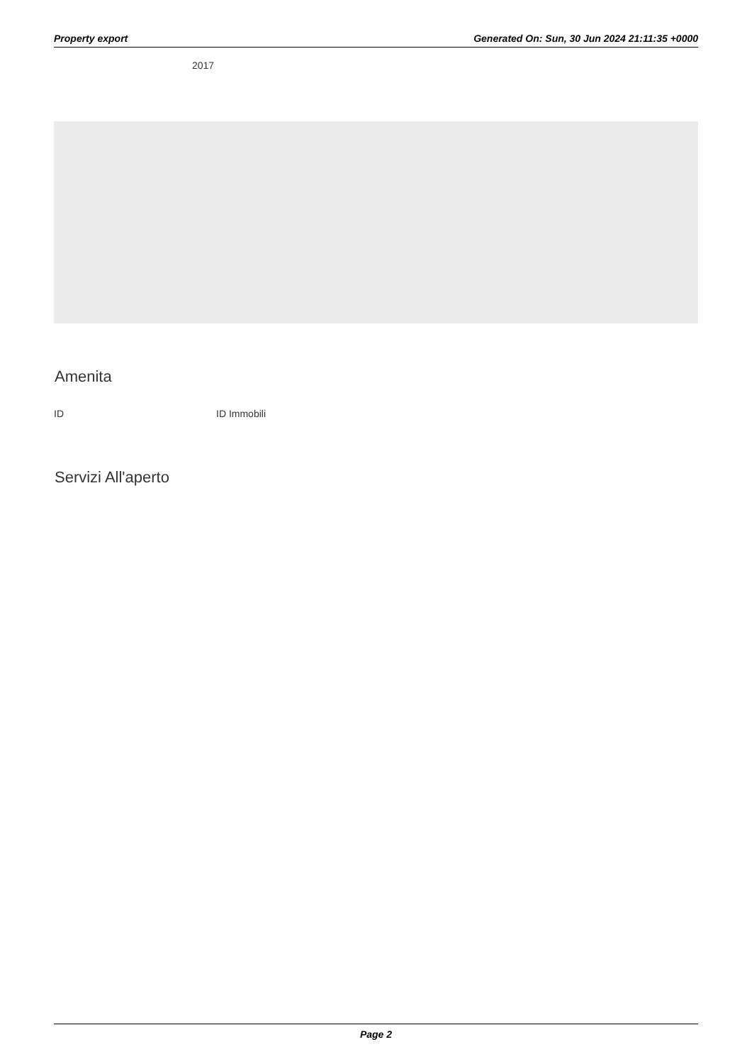Property export Generated On: Sun, 30 Jun 2024 21:11:35 +0000
2017
Amenita
| ID | ID Immobili |
Servizi All'aperto
Page 2